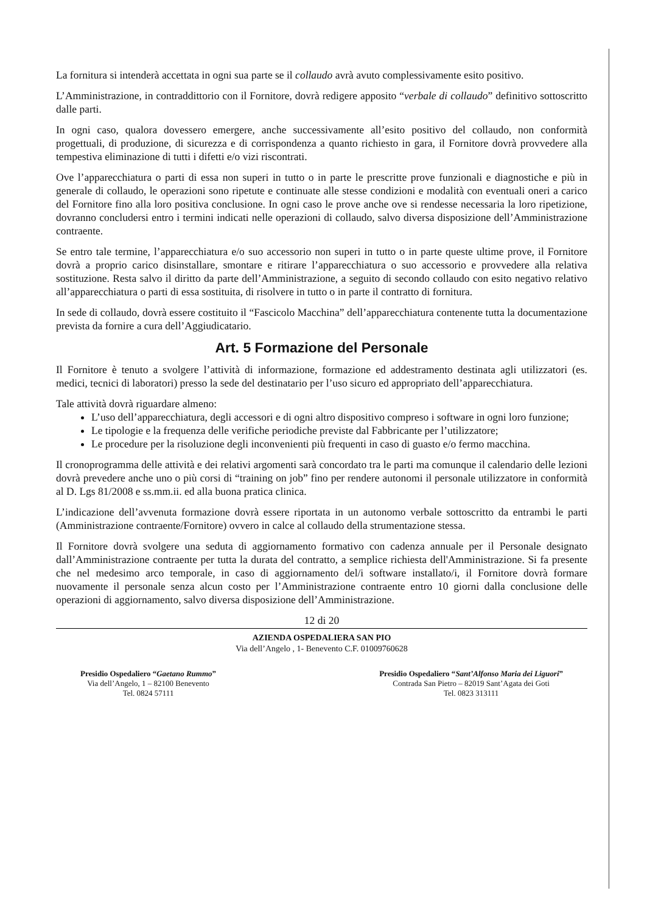La fornitura si intenderà accettata in ogni sua parte se il collaudo avrà avuto complessivamente esito positivo.
L’Amministrazione, in contraddittorio con il Fornitore, dovrà redigere apposito “verbale di collaudo” definitivo sottoscritto dalle parti.
In ogni caso, qualora dovessero emergere, anche successivamente all’esito positivo del collaudo, non conformità progettuali, di produzione, di sicurezza e di corrispondenza a quanto richiesto in gara, il Fornitore dovrà provvedere alla tempestiva eliminazione di tutti i difetti e/o vizi riscontrati.
Ove l’apparecchiatura o parti di essa non superi in tutto o in parte le prescritte prove funzionali e diagnostiche e più in generale di collaudo, le operazioni sono ripetute e continuate alle stesse condizioni e modalità con eventuali oneri a carico del Fornitore fino alla loro positiva conclusione. In ogni caso le prove anche ove si rendesse necessaria la loro ripetizione, dovranno concludersi entro i termini indicati nelle operazioni di collaudo, salvo diversa disposizione dell’Amministrazione contraente.
Se entro tale termine, l’apparecchiatura e/o suo accessorio non superi in tutto o in parte queste ultime prove, il Fornitore dovrà a proprio carico disinstallare, smontare e ritirare l’apparecchiatura o suo accessorio e provvedere alla relativa sostituzione. Resta salvo il diritto da parte dell’Amministrazione, a seguito di secondo collaudo con esito negativo relativo all’apparecchiatura o parti di essa sostituita, di risolvere in tutto o in parte il contratto di fornitura.
In sede di collaudo, dovrà essere costituito il “Fascicolo Macchina” dell’apparecchiatura contenente tutta la documentazione prevista da fornire a cura dell’Aggiudicatario.
Art. 5 Formazione del Personale
Il Fornitore è tenuto a svolgere l’attività di informazione, formazione ed addestramento destinata agli utilizzatori (es. medici, tecnici di laboratori) presso la sede del destinatario per l’uso sicuro ed appropriato dell’apparecchiatura.
Tale attività dovrà riguardare almeno:
L’uso dell’apparecchiatura, degli accessori e di ogni altro dispositivo compreso i software in ogni loro funzione;
Le tipologie e la frequenza delle verifiche periodiche previste dal Fabbricante per l’utilizzatore;
Le procedure per la risoluzione degli inconvenienti più frequenti in caso di guasto e/o fermo macchina.
Il cronoprogramma delle attività e dei relativi argomenti sarà concordato tra le parti ma comunque il calendario delle lezioni dovrà prevedere anche uno o più corsi di “training on job” fino per rendere autonomi il personale utilizzatore in conformità al D. Lgs 81/2008 e ss.mm.ii. ed alla buona pratica clinica.
L’indicazione dell’avvenuta formazione dovrà essere riportata in un autonomo verbale sottoscritto da entrambi le parti (Amministrazione contraente/Fornitore) ovvero in calce al collaudo della strumentazione stessa.
Il Fornitore dovrà svolgere una seduta di aggiornamento formativo con cadenza annuale per il Personale designato dall’Amministrazione contraente per tutta la durata del contratto, a semplice richiesta dell'Amministrazione. Si fa presente che nel medesimo arco temporale, in caso di aggiornamento del/i software installato/i, il Fornitore dovrà formare nuovamente il personale senza alcun costo per l’Amministrazione contraente entro 10 giorni dalla conclusione delle operazioni di aggiornamento, salvo diversa disposizione dell’Amministrazione.
12 di 20
AZIENDA OSPEDALIERA SAN PIO
Via dell’Angelo , 1- Benevento C.F. 01009760628
Presidio Ospedaliero “Gaetano Rummo”
Via dell’Angelo, 1 – 82100 Benevento
Tel. 0824 57111
Presidio Ospedaliero “Sant’Alfonso Maria dei Liguori”
Contrada San Pietro – 82019 Sant’Agata dei Goti
Tel. 0823 313111